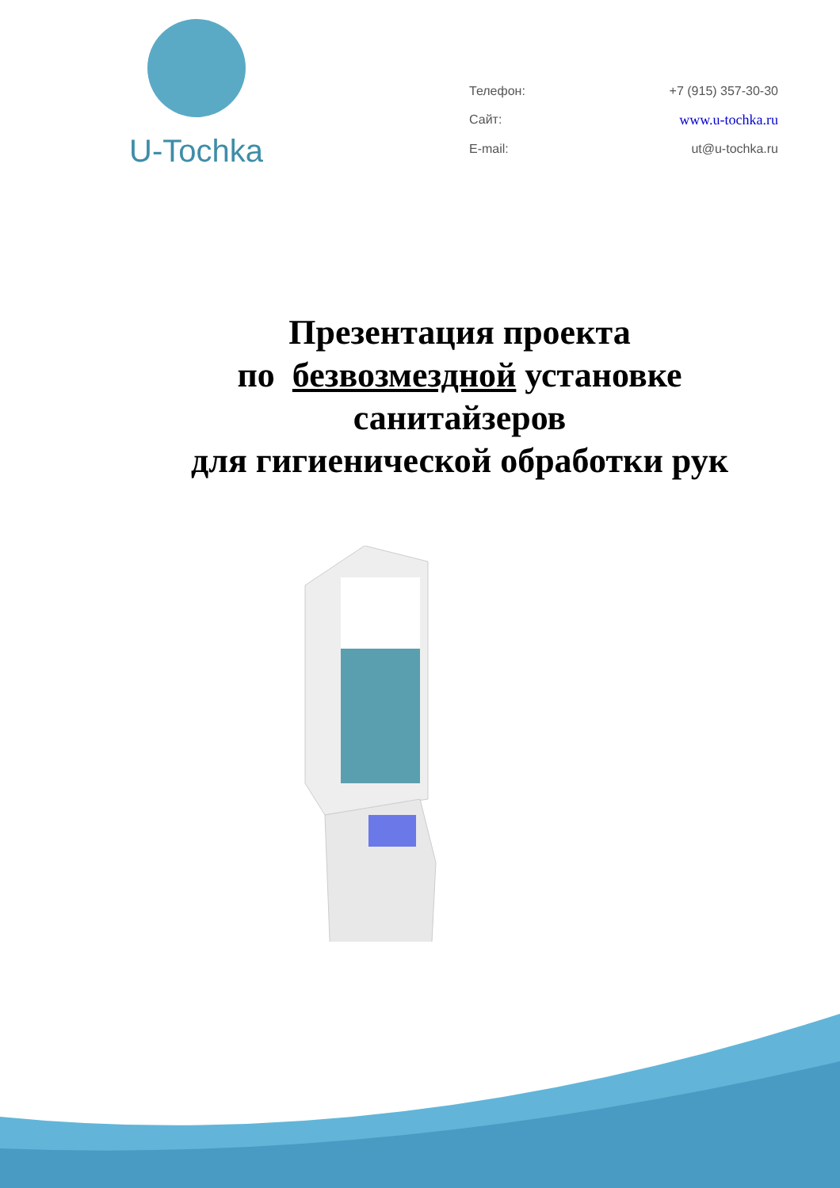U-Tochka
Телефон: +7 (915) 357-30-30 Сайт: www.u-tochka.ru E-mail: ut@u-tochka.ru
Презентация проекта
по безвозмездной установке
санитайзеров
для гигиенической обработки рук